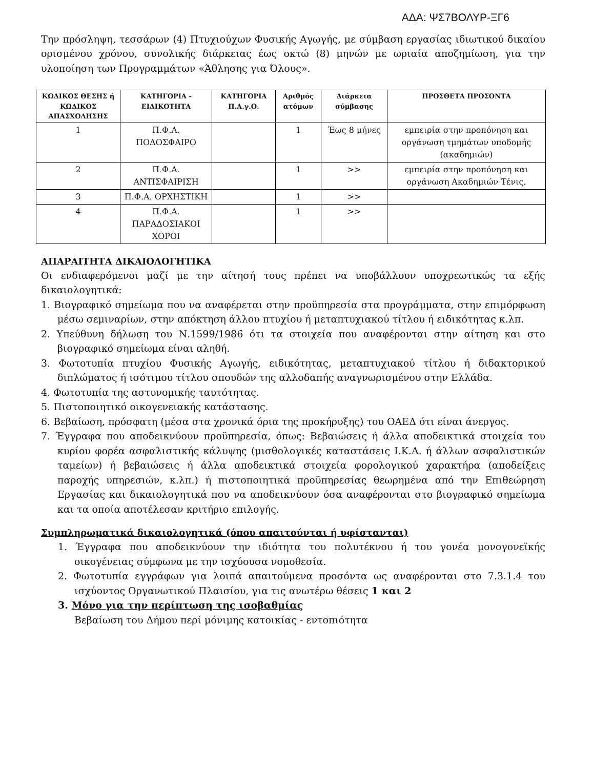ΑΔΑ: ΨΣ7ΒΟΛΥΡ-ΞΓ6
Την πρόσληψη, τεσσάρων (4) Πτυχιούχων Φυσικής Αγωγής, με σύμβαση εργασίας ιδιωτικού δικαίου ορισμένου χρόνου, συνολικής διάρκειας έως οκτώ (8) μηνών με ωριαία αποζημίωση, για την υλοποίηση των Προγραμμάτων «Άθλησης για Όλους».
| ΚΩΔΙΚΟΣ ΘΕΣΗΣ ή ΚΩΔΙΚΟΣ ΑΠΑΣΧΟΛΗΣΗΣ | ΚΑΤΗΓΟΡΙΑ - ΕΙΔΙΚΟΤΗΤΑ | ΚΑΤΗΓΟΡΙΑ Π.Α.γ.Ο. | Αριθμός ατόμων | Διάρκεια σύμβασης | ΠΡΟΣΘΕΤΑ ΠΡΟΣΟΝΤΑ |
| --- | --- | --- | --- | --- | --- |
| 1 | Π.Φ.Α. ΠΟΔΟΣΦΑΙΡΟ | | 1 | Έως 8 μήνες | εμπειρία στην προπόνηση και οργάνωση τμημάτων υποδομής (ακαδημιών) |
| 2 | Π.Φ.Α. ΑΝΤΙΣΦΑΙΡΙΣΗ | | 1 | >> | εμπειρία στην προπόνηση και οργάνωση Ακαδημιών Τένις. |
| 3 | Π.Φ.Α. ΟΡΧΗΣΤΙΚΗ | | 1 | >> | |
| 4 | Π.Φ.Α. ΠΑΡΑΔΟΣΙΑΚΟΙ ΧΟΡΟΙ | | 1 | >> | |
ΑΠΑΡΑΙΤΗΤΑ ΔΙΚΑΙΟΛΟΓΗΤΙΚΑ
Οι ενδιαφερόμενοι μαζί με την αίτησή τους πρέπει να υποβάλλουν υποχρεωτικώς τα εξής δικαιολογητικά:
1. Βιογραφικό σημείωμα που να αναφέρεται στην προϋπηρεσία στα προγράμματα, στην επιμόρφωση μέσω σεμιναρίων, στην απόκτηση άλλου πτυχίου ή μεταπτυχιακού τίτλου ή ειδικότητας κ.λπ.
2. Υπεύθυνη δήλωση του Ν.1599/1986 ότι τα στοιχεία που αναφέρονται στην αίτηση και στο βιογραφικό σημείωμα είναι αληθή.
3. Φωτοτυπία πτυχίου Φυσικής Αγωγής, ειδικότητας, μεταπτυχιακού τίτλου ή διδακτορικού διπλώματος ή ισότιμου τίτλου σπουδών της αλλοδαπής αναγνωρισμένου στην Ελλάδα.
4. Φωτοτυπία της αστυνομικής ταυτότητας.
5. Πιστοποιητικό οικογενειακής κατάστασης.
6. Βεβαίωση, πρόσφατη (μέσα στα χρονικά όρια της προκήρυξης) του ΟΑΕΔ ότι είναι άνεργος.
7. Έγγραφα που αποδεικνύουν προϋπηρεσία, όπως: Βεβαιώσεις ή άλλα αποδεικτικά στοιχεία του κυρίου φορέα ασφαλιστικής κάλυψης (μισθολογικές καταστάσεις Ι.Κ.Α. ή άλλων ασφαλιστικών ταμείων) ή βεβαιώσεις ή άλλα αποδεικτικά στοιχεία φορολογικού χαρακτήρα (αποδείξεις παροχής υπηρεσιών, κ.λπ.) ή πιστοποιητικά προϋπηρεσίας θεωρημένα από την Επιθεώρηση Εργασίας και δικαιολογητικά που να αποδεικνύουν όσα αναφέρονται στο βιογραφικό σημείωμα και τα οποία αποτέλεσαν κριτήριο επιλογής.
Συμπληρωματικά δικαιολογητικά (όπου απαιτούνται ή υφίστανται)
1. Έγγραφα που αποδεικνύουν την ιδιότητα του πολυτέκνου ή του γονέα μονογονεϊκής οικογένειας σύμφωνα με την ισχύουσα νομοθεσία.
2. Φωτοτυπία εγγράφων για λοιπά απαιτούμενα προσόντα ως αναφέρονται στο 7.3.1.4 του ισχύοντος Οργανωτικού Πλαισίου, για τις ανωτέρω θέσεις 1 και 2
3. Μόνο για την περίπτωση της ισοβαθμίας
Βεβαίωση του Δήμου περί μόνιμης κατοικίας - εντοπιότητα